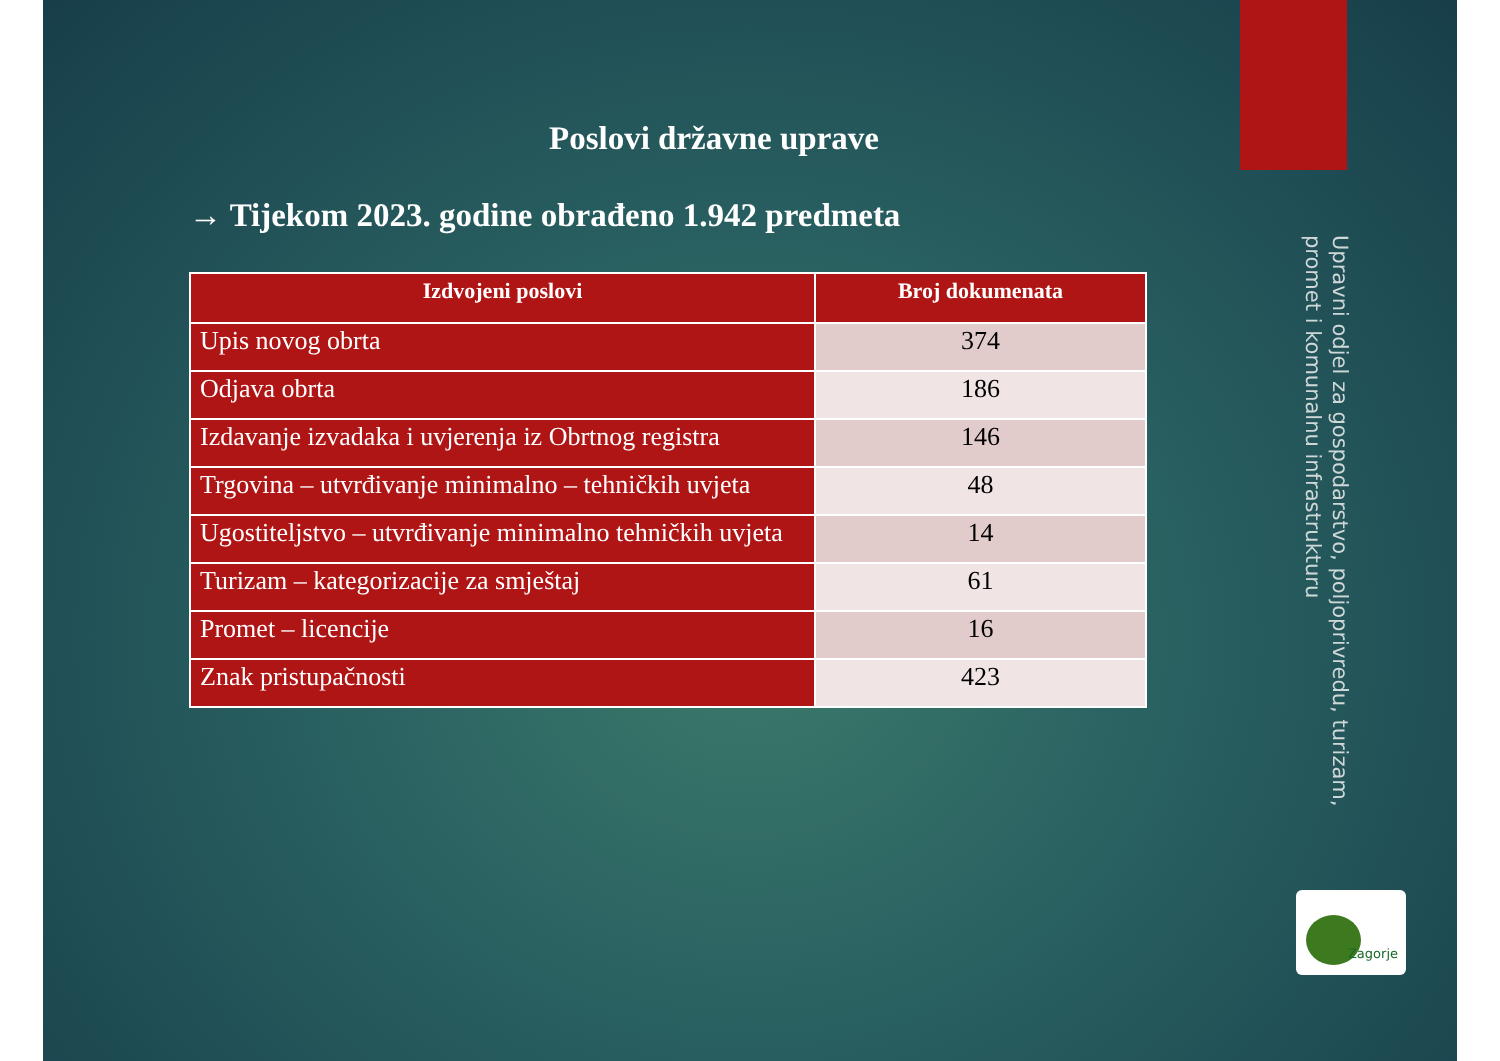Poslovi državne uprave
→ Tijekom 2023. godine obrađeno 1.942 predmeta
| Izdvojeni poslovi | Broj dokumenata |
| --- | --- |
| Upis novog obrta | 374 |
| Odjava obrta | 186 |
| Izdavanje izvadaka i uvjerenja iz Obrtnog registra | 146 |
| Trgovina – utvrđivanje minimalno – tehničkih uvjeta | 48 |
| Ugostiteljstvo – utvrđivanje minimalno tehničkih uvjeta | 14 |
| Turizam – kategorizacije za smještaj | 61 |
| Promet – licencije | 16 |
| Znak pristupačnosti | 423 |
Upravni odjel za gospodarstvo, poljoprivredu, turizam, promet i komunalnu infrastrukturu
Zagorje